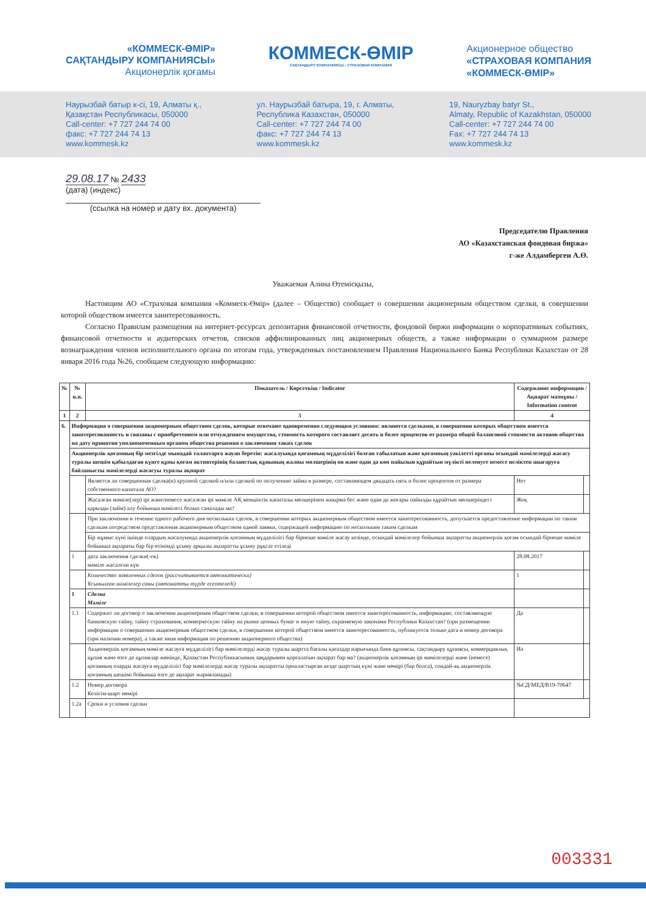«КОММЕСК-ӨМІР»
САҚТАНДЫРУ КОМПАНИЯСЫ»
Акционерлік қоғамы
КОММЕСК-ӨМІР
САҚТАНДЫРУ КОМПАНИЯСЫ • СТРАХОВАЯ КОМПАНИЯ
Акционерное общество
«СТРАХОВАЯ КОМПАНИЯ
«КОММЕСК-ӨМІР»
Наурызбай батыр к-сі, 19, Алматы қ.,
Қазақстан Республикасы, 050000
Call-center: +7 727 244 74 00
факс: +7 727 244 74 13
www.kommesk.kz
ул. Наурызбай батыра, 19, г. Алматы,
Республика Казахстан, 050000
Call-center: +7 727 244 74 00
факс: +7 727 244 74 13
www.kommesk.kz
19, Nauryzbay batyr St.,
Almaty, Republic of Kazakhstan, 050000
Call-center: +7 727 244 74 00
Fax: +7 727 244 74 13
www.kommesk.kz
29.08.17 № 2433
(дата) (индекс)
(ссылка на номер и дату вх. документа)
Председателю Правления
АО «Казахстанская фондовая биржа»
г-же Алдамберген А.Ө.
Уважаемая Алина Өтемісқызы,
Настоящим АО «Страховая компания «Коммеск-Өмір» (далее – Общество) сообщает о совершении акционерным обществом сделки, в совершении которой обществом имеется заинтересованность.
Согласно Правилам размещения на интернет-ресурсах депозитария финансовой отчетности, фондовой биржи информации о корпоративных событиях, финансовой отчетности и аудиторских отчетов, списков аффилиированных лиц акционерных обществ, а также информации о суммарном размере вознаграждения членов исполнительного органа по итогам года, утвержденных постановлением Правления Национального Банка Республики Казахстан от 28 января 2016 года №26, сообщаем следующую информацию:
| № | № п.п. | Показатель / Көрсеткіш / Indicator | Содержание информации / Ақпарат мазмұны / Information content | |
| --- | --- | --- | --- | --- |
| 1 | 2 | 3 | 4 | |
| 6. | Информация о совершении акционерным обществом сделок, которые отвечают одновременно следующим условиям: являются сделками, в совершении которых обществом имеется заинтересованность и связаны с приобретением или отчуждением имущества, стоимость которого составляет десять и более процентов от размера общей балансовой стоимости активов общества на дату принятия уполномоченным органом общества решения о заключении таких сделок | | | |
| | Акционерлік қоғамның бір мезгілде мынадай талаптарға жауап беретін: жасалуында қоғамның мүдделілігі болған табылатын және қоғамның уәкілетті органы осындай мәмілелерді жасасу туралы шешім қабылдаған күнге құны қоғам активтерінің баланстық құнының жалпы мөлшерінің он және одан да көп пайызын құрайтын мүлікті иеленуге немесе иеліктен шығаруға байланысты мәмілелерді жасасуы туралы ақпарат | | | |
| | | Является ли совершенная сделка(и) крупной сделкой и/или сделкой по получению займа в размере, составляющем двадцать пять и более процентов от размера собственного капитала АО? | Нет | |
| | | Жасалған мәміле(лер) ірі және/немесе жасалған ірі мәміле АҚ меншіктік капиталы мөлшерінен жиырма бес және одан да жоғары пайызды құрайтын мөлшеріндегі қарызды (займ) алу бойынша мәмілесі болып саналады ма? | Жоқ | |
| | | При заключении в течение одного рабочего дня нескольких сделок, в совершении которых акционерным обществом имеется заинтересованность, допускается предоставление информации по таким сделкам посредством представления акционерным обществом одной заявки, содержащей информацию по нескольким таким сделкам | | |
| | | Бір жұмыс күні ішінде олардың жасалуында акционерлік қоғамның мүдделілігі бар бірнеше мәміле жасау кезінде, осындай мәмілелер бойынша ақпаратты акционерлік қоғам осындай бірнеше мәміле бойынша ақпараты бар бір өтінімді ұсыну арқылы ақпаратты ұсыну рұқсат етіледі | | |
| | 1 | дата заключения сделки(-ок) мәміле жасалған күн | 28.08.2017 | |
| | | Количество заявленных сделок (рассчитывается автоматически) Ұсынылған мәмілелер саны (автоматты түрде есептеледі) | 1 | |
| | 1 | Сделка Мәміле | | |
| | 1.1 | Содержит ли договор о заключении акционерным обществом сделки, в совершении которой обществом имеется заинтересованность, информацию, составляющую банковскую тайну, тайну страхования, коммерческую тайну на рынке ценных бумаг и иную тайну, охраняемую законами Республики Казахстан? (при размещении информации о совершении акционерным обществом сделки, в совершении которой обществом имеется заинтересованность, публикуется только дата и номер договора (при наличии номера), а также иная информация по решению акционерного общества) | Да | |
| | | Акционерлік қоғамның мәміле жасауға мүдделілігі бар мәмілелерді жасау туралы шартта бағалы қағаздар нарығында банк құпиясы, сақтандыру құпиясы, коммерциялық құпия және өзге де құпиялар жөнінде, Қазақстан Республикасының заңдарымен қорғалатын ақпарат бар ма? (акционерлік қоғамның ірі мәмілелерді және (немесе) қоғамның оларды жасауға мүдделілігі бар мәмілелерді жасау туралы ақпаратты орналастырған кезде шарттың күні және нөмірі (бар болса), сондай-ақ акционерлік қоғамның шешімі бойынша өзге де ақпарат жарияланады) | Иә | |
| | 1.2 | Номер договора Келісім-шарт нөмірі | №СД/МЕД/В19-70647 | |
| | 1.2а | Сроки и условия сделки | | |
003331